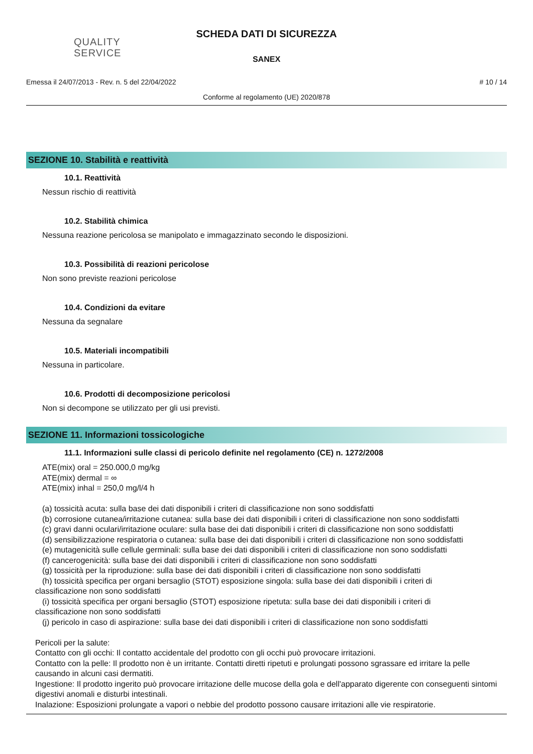QUALITY
SERVICE
SCHEDA DATI DI SICUREZZA
SANEX
Emessa il 24/07/2013 - Rev. n. 5 del 22/04/2022 # 10 / 14
Conforme al regolamento (UE) 2020/878
SEZIONE 10. Stabilità e reattività
10.1. Reattività
Nessun rischio di reattività
10.2. Stabilità chimica
Nessuna reazione pericolosa se manipolato e immagazzinato secondo le disposizioni.
10.3. Possibilità di reazioni pericolose
Non sono previste reazioni pericolose
10.4. Condizioni da evitare
Nessuna da segnalare
10.5. Materiali incompatibili
Nessuna in particolare.
10.6. Prodotti di decomposizione pericolosi
Non si decompone se utilizzato per gli usi previsti.
SEZIONE 11. Informazioni tossicologiche
11.1. Informazioni sulle classi di pericolo definite nel regolamento (CE) n. 1272/2008
ATE(mix) oral = 250.000,0 mg/kg
ATE(mix) dermal = ∞
ATE(mix) inhal = 250,0 mg/l/4 h
(a) tossicità acuta: sulla base dei dati disponibili i criteri di classificazione non sono soddisfatti
(b) corrosione cutanea/irritazione cutanea: sulla base dei dati disponibili i criteri di classificazione non sono soddisfatti
(c) gravi danni oculari/irritazione oculare: sulla base dei dati disponibili i criteri di classificazione non sono soddisfatti
(d) sensibilizzazione respiratoria o cutanea: sulla base dei dati disponibili i criteri di classificazione non sono soddisfatti
(e) mutagenicità sulle cellule germinali: sulla base dei dati disponibili i criteri di classificazione non sono soddisfatti
(f) cancerogenicità: sulla base dei dati disponibili i criteri di classificazione non sono soddisfatti
(g) tossicità per la riproduzione: sulla base dei dati disponibili i criteri di classificazione non sono soddisfatti
(h) tossicità specifica per organi bersaglio (STOT) esposizione singola: sulla base dei dati disponibili i criteri di
classificazione non sono soddisfatti
(i) tossicità specifica per organi bersaglio (STOT) esposizione ripetuta: sulla base dei dati disponibili i criteri di
classificazione non sono soddisfatti
(j) pericolo in caso di aspirazione: sulla base dei dati disponibili i criteri di classificazione non sono soddisfatti
Pericoli per la salute:
Contatto con gli occhi: Il contatto accidentale del prodotto con gli occhi può provocare irritazioni.
Contatto con la pelle: Il prodotto non è un irritante. Contatti diretti ripetuti e prolungati possono sgrassare ed irritare la pelle causando in alcuni casi dermatiti.
Ingestione: Il prodotto ingerito può provocare irritazione delle mucose della gola e dell'apparato digerente con conseguenti sintomi digestivi anomali e disturbi intestinali.
Inalazione: Esposizioni prolungate a vapori o nebbie del prodotto possono causare irritazioni alle vie respiratorie.